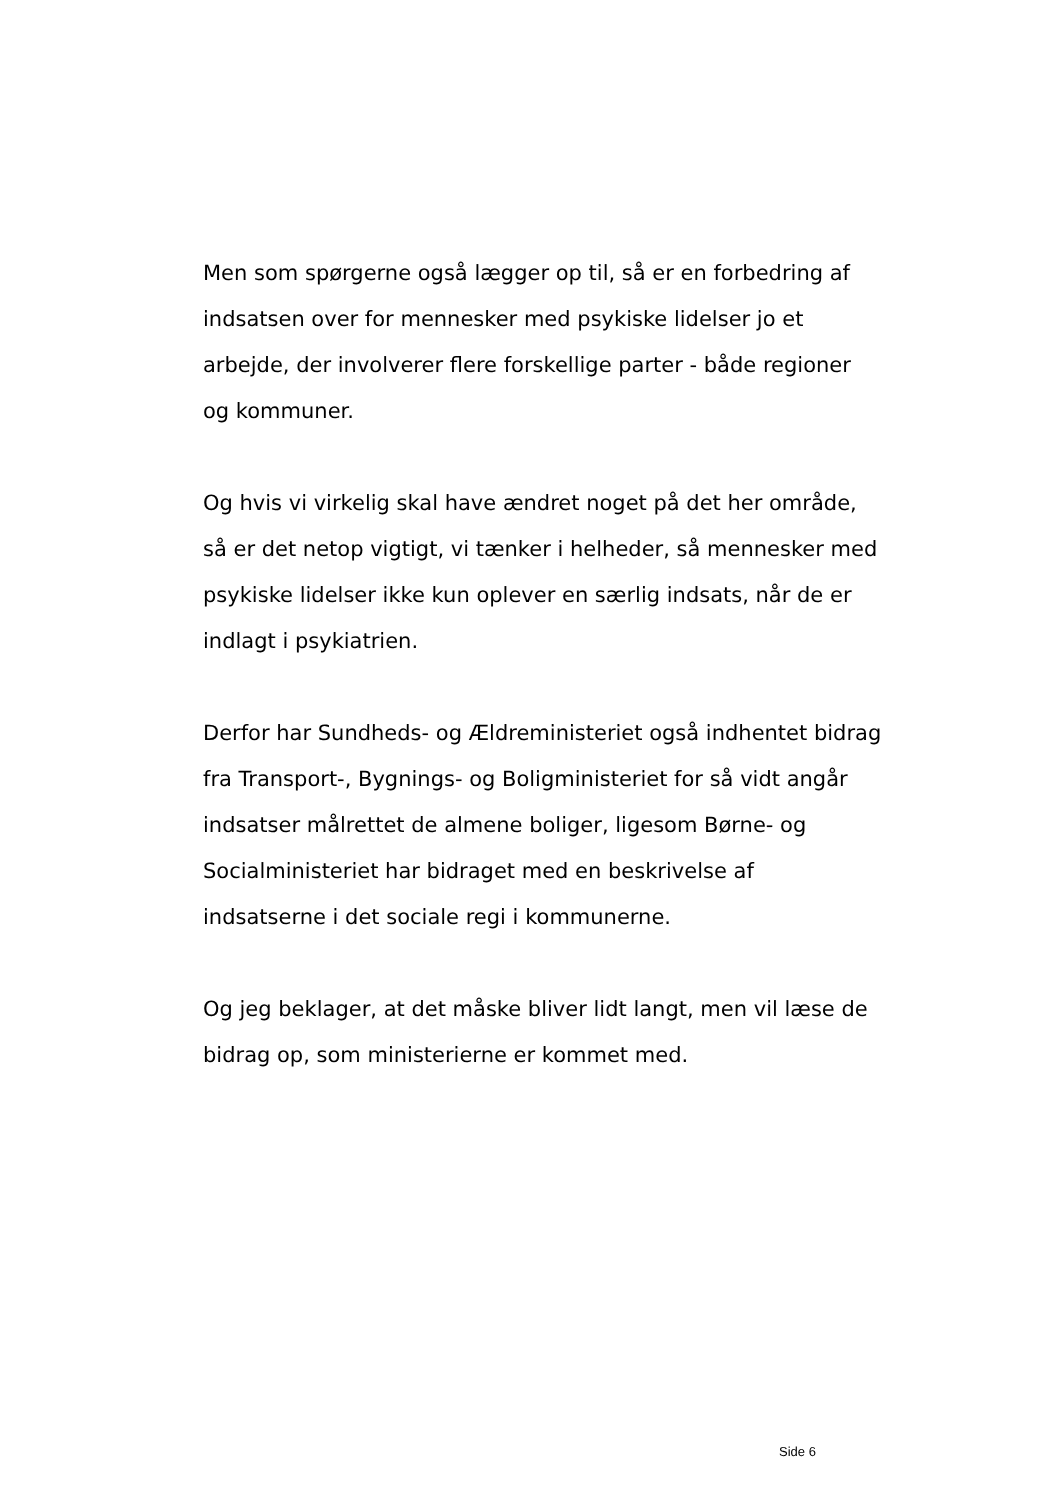Men som spørgerne også lægger op til, så er en forbedring af indsatsen over for mennesker med psykiske lidelser jo et arbejde, der involverer flere forskellige parter - både regioner og kommuner.
Og hvis vi virkelig skal have ændret noget på det her område, så er det netop vigtigt, vi tænker i helheder, så mennesker med psykiske lidelser ikke kun oplever en særlig indsats, når de er indlagt i psykiatrien.
Derfor har Sundheds- og Ældreministeriet også indhentet bidrag fra Transport-, Bygnings- og Boligministeriet for så vidt angår indsatser målrettet de almene boliger, ligesom Børne- og Socialministeriet har bidraget med en beskrivelse af indsatserne i det sociale regi i kommunerne.
Og jeg beklager, at det måske bliver lidt langt, men vil læse de bidrag op, som ministerierne er kommet med.
Side 6